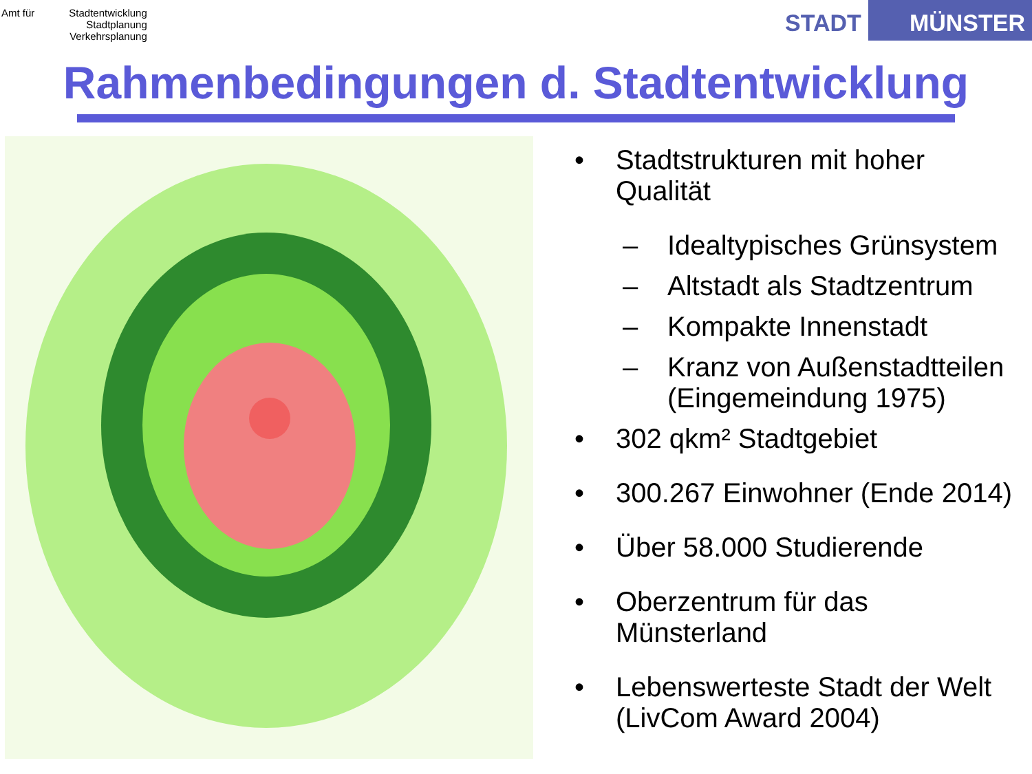Amt für
Stadtentwicklung
Stadtplanung
Verkehrsplanung
STADT MÜNSTER
Rahmenbedingungen d. Stadtentwicklung
• Stadtstrukturen mit hoher Qualität
– Idealtypisches Grünsystem
– Altstadt als Stadtzentrum
– Kompakte Innenstadt
– Kranz von Außenstadtteilen (Eingemeindung 1975)
• 302 qkm² Stadtgebiet
• 300.267 Einwohner (Ende 2014)
• Über 58.000 Studierende
• Oberzentrum für das Münsterland
• Lebenswerteste Stadt der Welt (LivCom Award 2004)